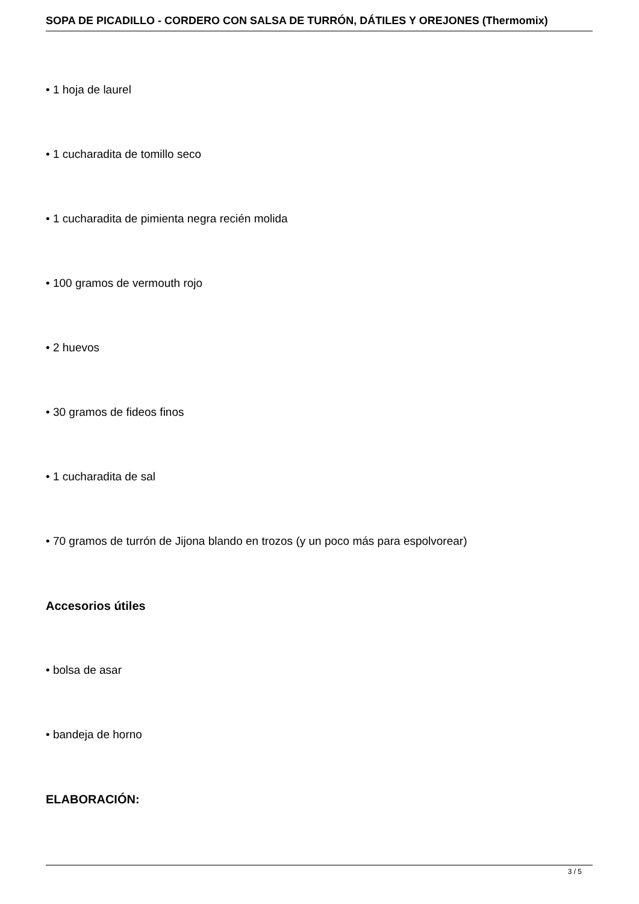SOPA DE PICADILLO - CORDERO CON SALSA DE TURRÓN, DÁTILES Y OREJONES (Thermomix)
• 1 hoja de laurel
• 1 cucharadita de tomillo seco
• 1 cucharadita de pimienta negra recién molida
• 100 gramos de vermouth rojo
• 2 huevos
• 30 gramos de fideos finos
• 1 cucharadita de sal
• 70 gramos de turrón de Jijona blando en trozos (y un poco más para espolvorear)
Accesorios útiles
• bolsa de asar
• bandeja de horno
ELABORACIÓN:
3 / 5